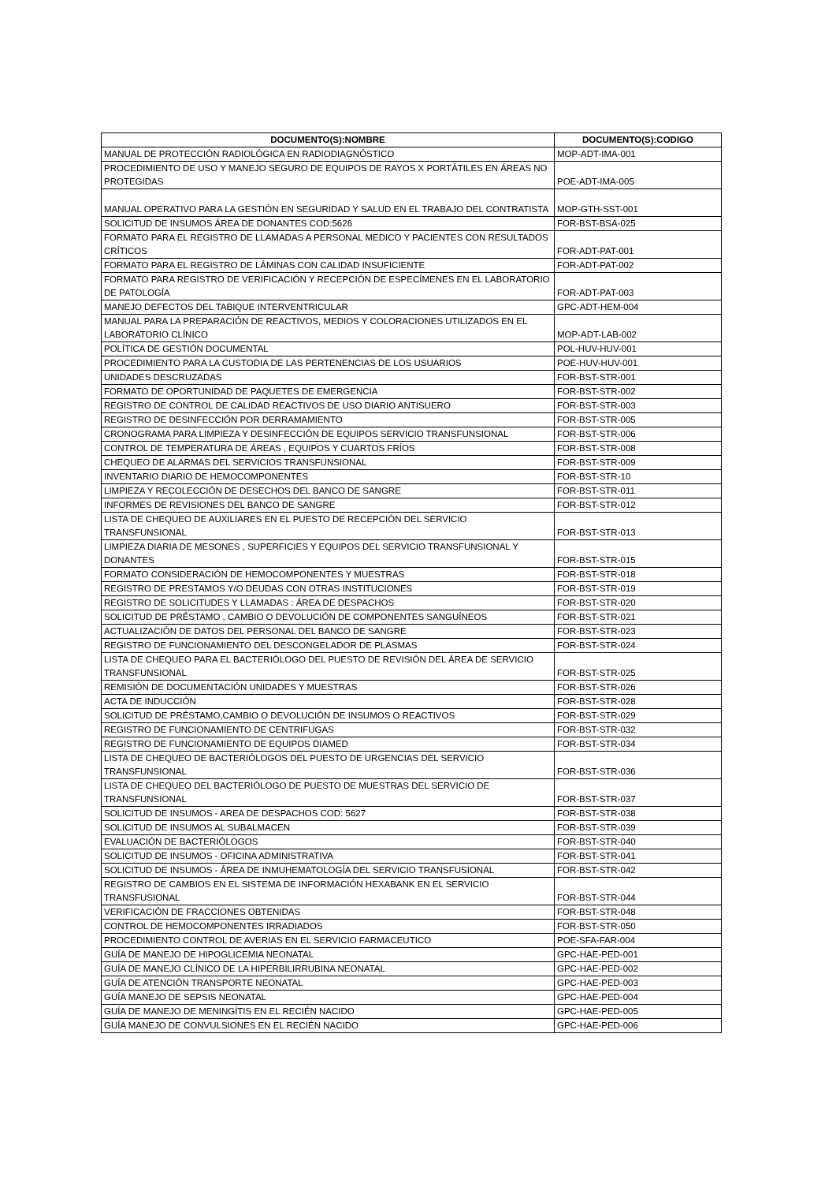| DOCUMENTO(S):NOMBRE | DOCUMENTO(S):CODIGO |
| --- | --- |
| MANUAL DE PROTECCIÓN RADIOLÓGICA EN RADIODIAGNÓSTICO | MOP-ADT-IMA-001 |
| PROCEDIMIENTO DE USO Y MANEJO SEGURO DE EQUIPOS DE RAYOS X PORTÁTILES EN ÁREAS NO PROTEGIDAS | POE-ADT-IMA-005 |
| MANUAL OPERATIVO PARA LA GESTIÓN EN SEGURIDAD Y SALUD EN EL TRABAJO DEL CONTRATISTA | MOP-GTH-SST-001 |
| SOLICITUD DE INSUMOS ÁREA DE DONANTES COD:5626 | FOR-BST-BSA-025 |
| FORMATO PARA EL REGISTRO DE LLAMADAS A PERSONAL MEDICO Y PACIENTES CON RESULTADOS CRÍTICOS | FOR-ADT-PAT-001 |
| FORMATO PARA EL REGISTRO DE LÁMINAS CON CALIDAD INSUFICIENTE | FOR-ADT-PAT-002 |
| FORMATO PARA REGISTRO DE VERIFICACIÓN Y RECEPCIÓN DE ESPECÍMENES EN EL LABORATORIO DE PATOLOGÍA | FOR-ADT-PAT-003 |
| MANEJO DEFECTOS DEL TABIQUE INTERVENTRICULAR | GPC-ADT-HEM-004 |
| MANUAL PARA LA PREPARACIÓN DE REACTIVOS, MEDIOS Y COLORACIONES UTILIZADOS EN EL LABORATORIO CLÍNICO | MOP-ADT-LAB-002 |
| POLÍTICA DE GESTIÓN DOCUMENTAL | POL-HUV-HUV-001 |
| PROCEDIMIENTO PARA LA CUSTODIA DE LAS PERTENENCIAS DE LOS USUARIOS | POE-HUV-HUV-001 |
| UNIDADES DESCRUZADAS | FOR-BST-STR-001 |
| FORMATO DE OPORTUNIDAD DE PAQUETES DE EMERGENCIA | FOR-BST-STR-002 |
| REGISTRO DE CONTROL DE CALIDAD REACTIVOS DE USO DIARIO ANTISUERO | FOR-BST-STR-003 |
| REGISTRO DE DESINFECCIÓN POR DERRAMAMIENTO | FOR-BST-STR-005 |
| CRONOGRAMA PARA LIMPIEZA Y DESINFECCIÓN DE EQUIPOS SERVICIO TRANSFUNSIONAL | FOR-BST-STR-006 |
| CONTROL DE TEMPERATURA DE ÁREAS , EQUIPOS Y CUARTOS FRÍOS | FOR-BST-STR-008 |
| CHEQUEO DE ALARMAS DEL SERVICIOS TRANSFUNSIONAL | FOR-BST-STR-009 |
| INVENTARIO DIARIO DE HEMOCOMPONENTES | FOR-BST-STR-10 |
| LIMPIEZA Y RECOLECCIÓN DE DESECHOS DEL BANCO DE SANGRE | FOR-BST-STR-011 |
| INFORMES DE REVISIONES DEL BANCO DE SANGRE | FOR-BST-STR-012 |
| LISTA DE CHEQUEO DE AUXILIARES EN EL PUESTO DE RECEPCIÓN DEL SERVICIO TRANSFUNSIONAL | FOR-BST-STR-013 |
| LIMPIEZA DIARIA DE MESONES , SUPERFICIES Y EQUIPOS DEL SERVICIO TRANSFUNSIONAL Y DONANTES | FOR-BST-STR-015 |
| FORMATO CONSIDERACIÓN DE HEMOCOMPONENTES Y MUESTRAS | FOR-BST-STR-018 |
| REGISTRO DE PRESTAMOS Y/O DEUDAS CON OTRAS INSTITUCIONES | FOR-BST-STR-019 |
| REGISTRO DE SOLICITUDES Y LLAMADAS : ÁREA DE DESPACHOS | FOR-BST-STR-020 |
| SOLICITUD DE PRÉSTAMO , CAMBIO O DEVOLUCIÓN DE COMPONENTES SANGUÍNEOS | FOR-BST-STR-021 |
| ACTUALIZACIÓN DE DATOS DEL PERSONAL DEL BANCO DE SANGRE | FOR-BST-STR-023 |
| REGISTRO DE FUNCIONAMIENTO DEL DESCONGELADOR DE PLASMAS | FOR-BST-STR-024 |
| LISTA DE CHEQUEO PARA EL BACTERIÓLOGO DEL PUESTO DE REVISIÓN DEL ÁREA DE SERVICIO TRANSFUNSIONAL | FOR-BST-STR-025 |
| REMISIÓN DE DOCUMENTACIÓN UNIDADES Y MUESTRAS | FOR-BST-STR-026 |
| ACTA DE INDUCCIÓN | FOR-BST-STR-028 |
| SOLICITUD DE PRÉSTAMO,CAMBIO O DEVOLUCIÓN DE INSUMOS O REACTIVOS | FOR-BST-STR-029 |
| REGISTRO DE FUNCIONAMIENTO DE CENTRIFUGAS | FOR-BST-STR-032 |
| REGISTRO DE FUNCIONAMIENTO DE EQUIPOS DIAMED | FOR-BST-STR-034 |
| LISTA DE CHEQUEO DE BACTERIÓLOGOS DEL PUESTO DE URGENCIAS DEL SERVICIO TRANSFUNSIONAL | FOR-BST-STR-036 |
| LISTA DE CHEQUEO DEL BACTERIÓLOGO DE PUESTO DE MUESTRAS DEL SERVICIO DE TRANSFUNSIONAL | FOR-BST-STR-037 |
| SOLICITUD DE INSUMOS - AREA DE DESPACHOS COD: 5627 | FOR-BST-STR-038 |
| SOLICITUD DE INSUMOS AL SUBALMACEN | FOR-BST-STR-039 |
| EVALUACIÓN DE BACTERIÓLOGOS | FOR-BST-STR-040 |
| SOLICITUD DE INSUMOS - OFICINA ADMINISTRATIVA | FOR-BST-STR-041 |
| SOLICITUD DE INSUMOS - ÁREA DE INMUHEMATOLOGÍA DEL SERVICIO TRANSFUSIONAL | FOR-BST-STR-042 |
| REGISTRO DE CAMBIOS EN EL SISTEMA DE INFORMACIÓN HEXABANK EN EL SERVICIO TRANSFUSIONAL | FOR-BST-STR-044 |
| VERIFICACIÓN DE FRACCIONES OBTENIDAS | FOR-BST-STR-048 |
| CONTROL DE HEMOCOMPONENTES IRRADIADOS | FOR-BST-STR-050 |
| PROCEDIMIENTO CONTROL DE AVERIAS EN EL SERVICIO FARMACEUTICO | POE-SFA-FAR-004 |
| GUÍA DE MANEJO DE HIPOGLICEMIA NEONATAL | GPC-HAE-PED-001 |
| GUÍA DE MANEJO CLÍNICO DE LA HIPERBILIRRUBINA NEONATAL | GPC-HAE-PED-002 |
| GUÍA DE ATENCIÓN TRANSPORTE NEONATAL | GPC-HAE-PED-003 |
| GUÍA MANEJO DE SEPSIS NEONATAL | GPC-HAE-PED-004 |
| GUÍA DE MANEJO DE MENINGÍTIS EN EL RECIÉN NACIDO | GPC-HAE-PED-005 |
| GUÍA MANEJO DE CONVULSIONES EN EL RECIÉN NACIDO | GPC-HAE-PED-006 |